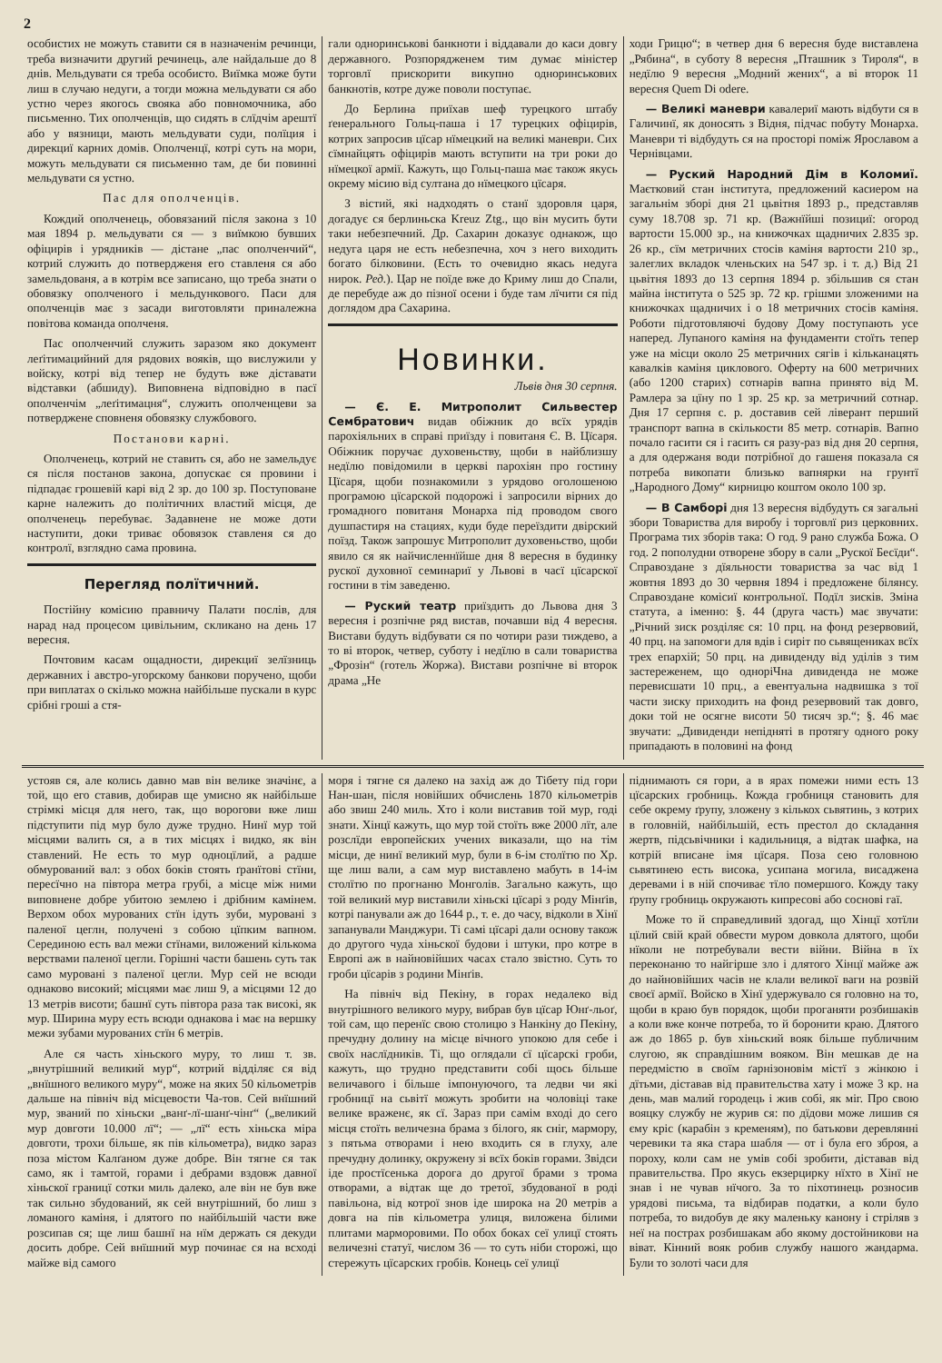2
особистих не можуть ставити ся в назначенім речинци, треба визначити другий речинець, але найдальше до 8 днів. Мельдувати ся треба особисто. Виїмка може бути лиш в случаю недуги, а тогди можна мельдувати ся або устно через якогось свояка або повномочника, або письменно. Тих ополченців, що сидять в слїдчім арештї або у вязници, мають мельдувати суди, полїция і дирекциї карних домів. Ополченцї, котрі суть на мори, можуть мельдувати ся письменно там, де би повинні мельдувати ся устно.
Пас для ополченців.
Кождий ополченець, обовязаний після закона з 10 мая 1894 р. мельдувати ся — з виїмкою бувших офіцирів і урядників — дістане „пас ополченчий“, котрий служить до потвердженя его ставленя ся або замельдованя, а в котрім все записано, що треба знати о обовязку ополченого і мельдункового. Паси для ополченців має з засади виготовляти приналежна повітова команда ополченя.
Пас ополченчий служить заразом яко документ леґітимацийний для рядових вояків, що вислужили у войску, котрі від тепер не будуть вже діставати відставки (абшиду). Виповнена відповідно в пасї ополченчім „леґітимацня“, служить ополченцеви за потверджене сповненя обовязку службового.
Постанови карні.
Ополченець, котрий не ставить ся, або не замельдує ся після постанов закона, допускає ся провини і підпадає грошевій карі від 2 зр. до 100 зр. Поступоване карне належить до політичних властий місця, де ополченець перебуває. Задавнене не може доти наступити, доки триває обовязок ставленя ся до контролї, взглядно сама провина.
Перегляд полїтичний.
Постійну комісию правничу Палати послів, для нарад над процесом цивільним, скликано на день 17 вересня.
Почтовим касам ощадности, дирекциї зелїзниць державних і австро-угорскому банкови поручено, щоби при виплатах о скілько можна найбільше пускали в курс срібні гроші а стя-
гали одноринськові банкноти і віддавали до каси довгу державного. Розпорядженем тим думає міністер торговлї прискорити викупно одноринськових банкнотів, котре дуже поволи поступає.
До Берлина приїхав шеф турецкого штабу ґенерального Гольц-паша і 17 турецких офіцирів, котрих запросив цїсар нїмецкий на великі маневри. Сих сїмнайцять офіцирів мають вступити на три роки до нїмецкої армії. Кажуть, що Гольц-паша має також якусь окрему місию від султана до нїмецкого цїсаря.
З вістий, які надходять о станї здоровля царя, догадує ся берлиньска Kreuz Ztg., що він мусить бути таки небезпечний. Др. Сахарин доказує однакож, що недуга царя не есть небезпечна, хоч з него виходить богато білковини. (Есть то очевидно якась недуга нирок. Ред.). Цар не поїде вже до Криму лиш до Спали, де перебуде аж до пізної осени і буде там лїчити ся під доглядом дра Сахарина.
Новинки.
Львів дня 30 серпня.
— Є. Е. Митрополит Сильвестер Сембратович видав обіжник до всїх урядів парохіяльних в справі приїзду і повитаня Є. В. Цїсаря. Обіжник поручає духовеньству, щоби в найблизшу недїлю повідомили в церкві парохіян про гостину Цїсаря, щоби познакомили з урядово оголошеною програмою цїсарской подорожі і запросили вірних до громадного повитаня Монарха під проводом свого душпастиря на стациях, куди буде переїздити двірский поїзд. Також запрошує Митрополит духовеньство, щоби явило ся як найчисленнїйше дня 8 вересня в будинку рускої духовної семинариї у Львові в часї цїсарскої гостини в тім заведеню.
— Руский театр приїздить до Львова дня 3 вересня і розпічне ряд вистав, почавши від 4 вересня. Вистави будуть відбувати ся по чотири рази тиждево, а то ві второк, четвер, суботу і недїлю в сали товариства „Фрозін“ (готель Жоржа). Вистави розпічне ві второк драма „Не
ходи Грицю“; в четвер дня 6 вересня буде виставлена „Рябина“, в суботу 8 вересня „Пташник з Тироля“, в недїлю 9 вересня „Модний жених“, а ві второк 11 вересня Quem Di odere.
— Великі маневри кавалериї мають відбути ся в Галичинї, як доносять з Відня, підчас побуту Монарха. Маневри ті відбудуть ся на просторі поміж Ярославом а Чернівцами.
— Руский Народний Дім в Коломиї. Маєтковий стан інститута, предложений касиером на загальнім зборі дня 21 цьвітня 1893 р., представляв суму 18.708 зр. 71 кр. (Важнїйші позициї: огород вартости 15.000 зр., на книжочках щадничих 2.835 зр. 26 кр., сїм метричних стосів каміня вартости 210 зр., залеглих вкладок членьских на 547 зр. і т. д.) Від 21 цьвітня 1893 до 13 серпня 1894 р. збільшив ся стан майна інститута о 525 зр. 72 кр. грішми зложеними на книжочках щадничих і о 18 метричних стосів каміня. Роботи підготовляючі будову Дому поступають усе наперед. Лупаного каміня на фундаменти стоїть тепер уже на місци около 25 метричних сягів і кільканацять кавалків каміня циклового. Оферту на 600 метричних (або 1200 старих) сотнарів вапна принято від М. Рамлера за цїну по 1 зр. 25 кр. за метричний сотнар. Дня 17 серпня с. р. доставив сей ліверант перший транспорт вапна в скількости 85 метр. сотнарів. Вапно почало гасити ся і гасить ся разу-раз від дня 20 серпня, а для одержаня води потрібної до гашеня показала ся потреба викопати близько вапнярки на грунтї „Народного Дому“ кирницю коштом около 100 зр.
— В Самборі дня 13 вересня відбудуть ся загальні збори Товариства для виробу і торговлї риз церковних. Програма тих зборів така: О год. 9 рано служба Божа. О год. 2 пополудни отворене збору в сали „Рускої Бесїди“. Справоздане з дїяльности товариства за час від 1 жовтня 1893 до 30 червня 1894 і предложене білянсу. Справоздане комісиї контрольної. Подїл зисків. Зміна статута, а іменно: §. 44 (друга часть) має звучати: „Річний зиск розділяє ся: 10 прц. на фонд резервовий, 40 прц. на запомоги для вдів і сиріт по сьвящениках всїх трех епархій; 50 прц. на дивиденду від уділів з тим застереженем, що одноріЧна дивиденда не може перевисшати 10 прц., а евентуальна надвишка з тої части зиску приходить на фонд резервовий так довго, доки той не осягне висоти 50 тисяч зр.“; §. 46 має звучати: „Дивиденди непідняті в протягу одного року припадають в половині на фонд
устояв ся, але колись давно мав він велике значінє, а той, що его ставив, добирав ще умисно як найбільше стрімкі місця для него, так, що ворогови вже лиш підступити під мур було дуже трудно. Нинї мур той місцями валить ся, а в тих місцях і видко, як він ставлений. Не есть то мур одноцїлий, а радше обмурований вал: з обох боків стоять ґранїтові стїни, пересїчно на півтора метра грубі, а місце між ними виповнене добре убитою землею і дрібним камінем. Верхом обох мурованих стїн ідуть зуби, муровані з паленої цеглн, получені з собою цїпким вапном. Серединою есть вал межи стїнами, виложений кількома верствами паленої цегли. Горішні части башень суть так само муровані з паленої цегли. Мур сей не всюди однаково високий; місцями має лиш 9, а місцями 12 до 13 метрів висоти; башнї суть півтора раза так високі, як мур. Ширина муру есть всюди однакова і має на вершку межи зубами мурованих стїн 6 метрів.
Але ся часть хіньского муру, то лиш т. зв. „внутрішний великий мур“, котрий відділяє ся від „внїшного великого муру“, може на яких 50 кільометрів дальше на північ від місцевости Ча-тов. Сей внїшний мур, званий по хіньски „ванґ-лї-шанґ-чінґ“ („великий мур довготи 10.000 лї“; — „лї“ есть хіньска міра довготи, трохи більше, як пів кільометра), видко зараз поза містом Калґаном дуже добре. Він тягне ся так само, як і тамтой, горами і дебрами вздовж давної хіньскої границї сотки миль далеко, але він не був вже так сильно збудований, як сей внутрішний, бо лиш з ломаного каміня, і длятого по найбільшій части вже розсипав ся; ще лиш башнї на нїм держать ся декуди досить добре. Сей внїшний мур починає ся на всході майже від самого
моря і тягне ся далеко на захід аж до Тібету під гори Нан-шан, після новійших обчислень 1870 кільометрів або звиш 240 миль. Хто і коли виставив той мур, годі знати. Хінцї кажуть, що мур той стоїть вже 2000 лїт, але розслїди европейских учених виказали, що на тім місци, де нинї великий мур, були в 6-ім столїтю по Хр. ще лиш вали, а сам мур виставлено мабуть в 14-ім столїтю по прогнаню Монголів. Загально кажуть, що той великий мур виставили хіньскі цїсарі з роду Мінґів, котрі панували аж до 1644 р., т. е. до часу, відколи в Хінї запанували Манджури. Ті самі цїсарі дали основу також до другого чуда хіньскої будови і штуки, про котре в Европі аж в найновійших часах стало звістно. Суть то гроби цїсарів з родини Мінґів.
На північ від Пекіну, в горах недалеко від внутрішного великого муру, вибрав був цїсар Юнґ-льоґ, той сам, що перенїс свою столицю з Нанкіну до Пекіну, пречудну долину на місце вічного упокою для себе і своїх наслїдників. Ті, що оглядали сї цїсарскі гроби, кажуть, що трудно представити собі щось більше величавого і більше імпонуючого, та ледви чи які гробницї на сьвітї можуть зробити на чоловіці таке велике враженє, як сї. Зараз при самім вході до сего місця стоїть величезна брама з білого, як сніг, мармору, з пятьма отворами і нею входить ся в глуху, але пречудну долинку, окружену зі всїх боків горами. Звідси іде простїсенька дорога до другої брами з трома отворами, а відтак ще до третої, збудованої в роді павільона, від котрої знов іде широка на 20 метрів а довга на пів кільометра улиця, виложена білими плитами мармор­овими. По обох боках сеї улицї стоять величезні статуї, числом 36 — то суть ніби сторожі, що стережуть цїсарских гробів. Конець сеї улицї
піднимають ся гори, а в ярах помежи ними есть 13 цїсарских гробниць. Кожда гробниця становить для себе окрему ґрупу, зложену з кількох сьвятинь, з котрих в головній, найбільшій, есть престол до складання жертв, підсьвічники і кадильниця, а відтак шафка, на котрій вписане імя цїсаря. Поза сею головною сьвятинею есть висока, усипана могила, висаджена деревами і в ній спочиває тїло помершого. Кожду таку ґрупу гробниць окружають кипресові або соснові гаї.
Може то й справедливий здогад, що Хінцї хотїли цїлий свій край обвести муром довкола длятого, щоби нїколи не потребували вести війни. Війна в їх переконаню то найгірше зло і длятого Хінцї майже аж до найновійших часів не клали великої ваги на розвій своєї армії. Войско в Хінї удержувало ся головно на то, щоби в краю був порядок, щоби проганяти розбишаків а коли вже конче потреба, то й боронити краю. Длятого аж до 1865 р. був хіньский вояк більше публичним слугою, як справдішним вояком. Він мешкав де на передмістю в своїм ґарнізоновім містї з жінкою і дїтьми, діставав від правительства хату і може 3 кр. на день, мав малий городець і жив собі, як міг. Про свою вояцку службу не журив ся: по дїдови може лишив ся єму кріс (карабін з кременям), по батькови деревлянні черевики та яка стара шабля — от і була его зброя, а пороху, коли сам не умів собі зробити, діставав від правительства. Про якусь екзерцирку нїхто в Хінї не знав і не чував нїчого. За то піхотинець розносив урядові письма, та відбирав податки, а коли було потреба, то видобув де яку маленьку канону і стріляв з неї на пострах розбишакам або якому достойникови на віват. Кінний вояк робив службу нашого жандарма. Були то золоті часи для